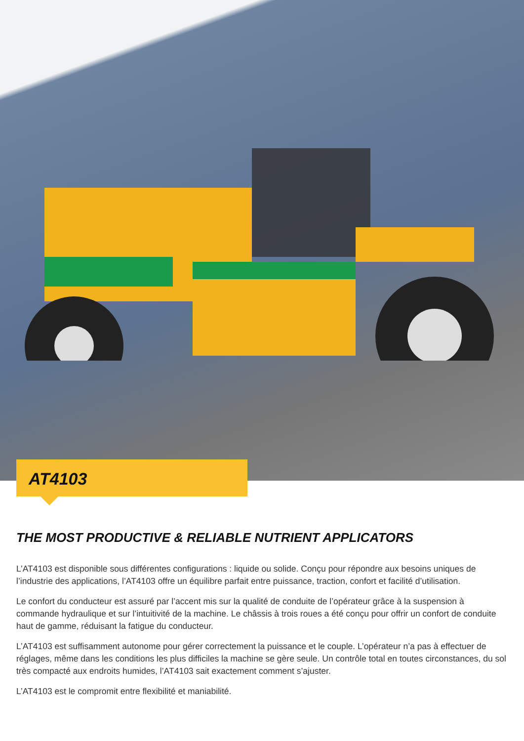AT4103
THE MOST PRODUCTIVE & RELIABLE NUTRIENT APPLICATORS
L’AT4103 est disponible sous différentes configurations : liquide ou solide. Conçu pour répondre aux besoins uniques de l’industrie des applications, l’AT4103 offre un équilibre parfait entre puissance, traction, confort et facilité d’utilisation.
Le confort du conducteur est assuré par l’accent mis sur la qualité de conduite de l’opérateur grâce à la suspension à commande hydraulique et sur l’intuitivité de la machine. Le châssis à trois roues a été conçu pour offrir un confort de conduite haut de gamme, réduisant la fatigue du conducteur.
L’AT4103 est suffisamment autonome pour gérer correctement la puissance et le couple. L’opérateur n’a pas à effectuer de réglages, même dans les conditions les plus difficiles la machine se gère seule. Un contrôle total en toutes circonstances, du sol très compacté aux endroits humides, l’AT4103 sait exactement comment s’ajuster.
L’AT4103 est le compromit entre flexibilité et maniabilité.